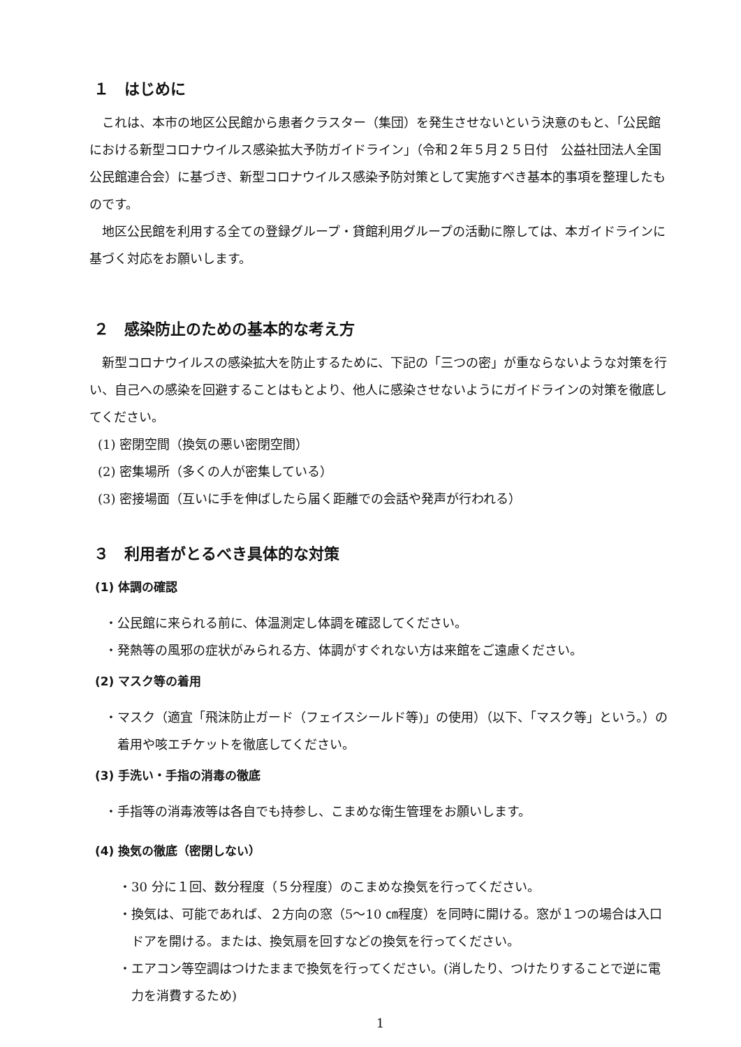１　はじめに
これは、本市の地区公民館から患者クラスター（集団）を発生させないという決意のもと、「公民館における新型コロナウイルス感染拡大予防ガイドライン」（令和２年５月２５日付　公益社団法人全国公民館連合会）に基づき、新型コロナウイルス感染予防対策として実施すべき基本的事項を整理したものです。
地区公民館を利用する全ての登録グループ・貸館利用グループの活動に際しては、本ガイドラインに基づく対応をお願いします。
２　感染防止のための基本的な考え方
新型コロナウイルスの感染拡大を防止するために、下記の「三つの密」が重ならないような対策を行い、自己への感染を回避することはもとより、他人に感染させないようにガイドラインの対策を徹底してください。
(1) 密閉空間（換気の悪い密閉空間）
(2) 密集場所（多くの人が密集している）
(3) 密接場面（互いに手を伸ばしたら届く距離での会話や発声が行われる）
３　利用者がとるべき具体的な対策
(1) 体調の確認
・公民館に来られる前に、体温測定し体調を確認してください。
・発熱等の風邪の症状がみられる方、体調がすぐれない方は来館をご遠慮ください。
(2) マスク等の着用
・マスク（適宜「飛沫防止ガード（フェイスシールド等)」の使用）（以下、「マスク等」という。）の着用や咳エチケットを徹底してください。
(3) 手洗い・手指の消毒の徹底
・手指等の消毒液等は各自でも持参し、こまめな衛生管理をお願いします。
(4) 換気の徹底（密閉しない）
・30 分に１回、数分程度（５分程度）のこまめな換気を行ってください。
・換気は、可能であれば、２方向の窓（5～10 ㎝程度）を同時に開ける。窓が１つの場合は入口ドアを開ける。または、換気扇を回すなどの換気を行ってください。
・エアコン等空調はつけたままで換気を行ってください。(消したり、つけたりすることで逆に電力を消費するため)
1